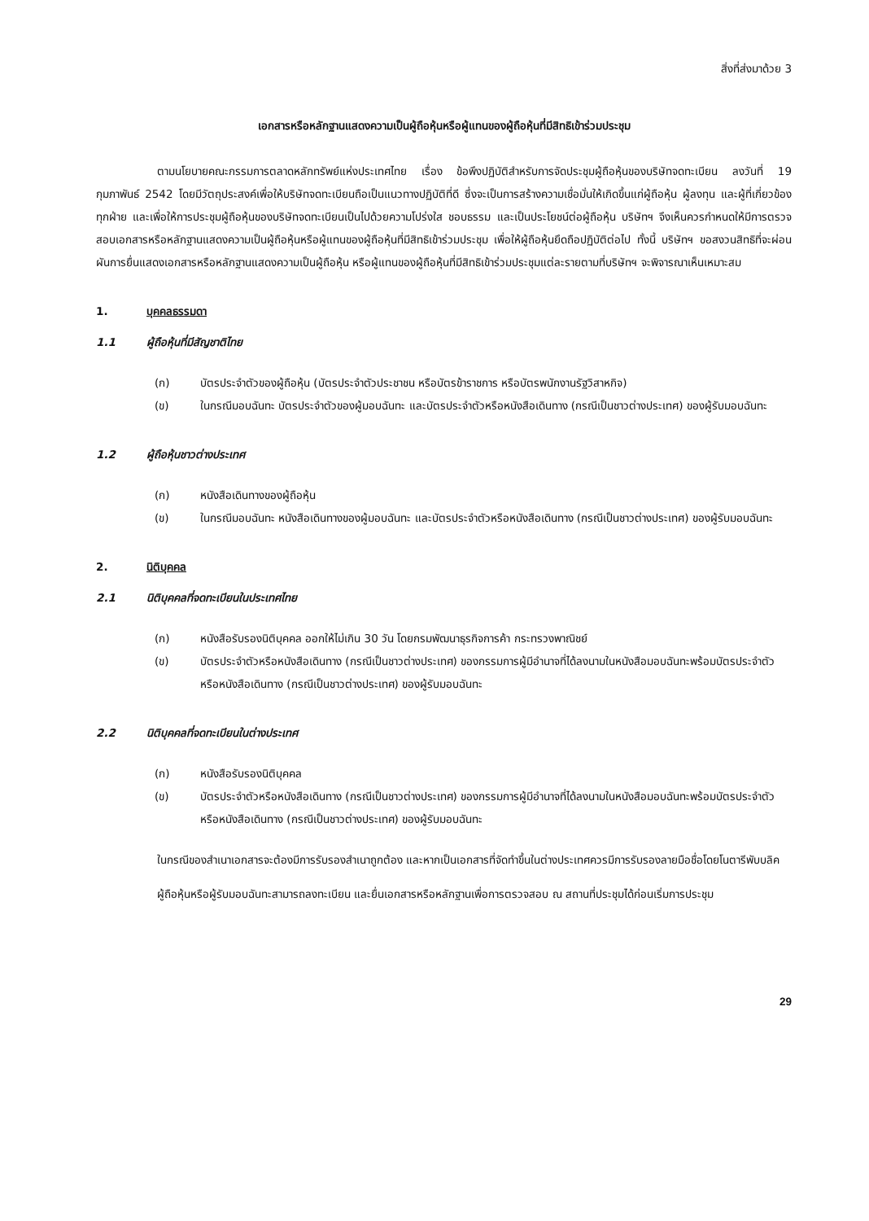สิ่งที่ส่งมาด้วย 3
เอกสารหรือหลักฐานแสดงความเป็นผู้ถือหุ้นหรือผู้แทนของผู้ถือหุ้นที่มีสิทธิเข้าร่วมประชุม
ตามนโยบายคณะกรรมการตลาดหลักทรัพย์แห่งประเทศไทย เรื่อง ข้อพึงปฏิบัติสำหรับการจัดประชุมผู้ถือหุ้นของบริษัทจดทะเบียน ลงวันที่ 19 กุมภาพันธ์ 2542 โดยมีวัตถุประสงค์เพื่อให้บริษัทจดทะเบียนถือเป็นแนวทางปฏิบัติที่ดี ซึ่งจะเป็นการสร้างความเชื่อมั่นให้เกิดขึ้นแก่ผู้ถือหุ้น ผู้ลงทุน และผู้ที่เกี่ยวข้องทุกฝ่าย และเพื่อให้การประชุมผู้ถือหุ้นของบริษัทจดทะเบียนเป็นไปด้วยความโปร่งใส ชอบธรรม และเป็นประโยชน์ต่อผู้ถือหุ้น บริษัทฯ จึงเห็นควรกำหนดให้มีการตรวจสอบเอกสารหรือหลักฐานแสดงความเป็นผู้ถือหุ้นหรือผู้แทนของผู้ถือหุ้นที่มีสิทธิเข้าร่วมประชุม เพื่อให้ผู้ถือหุ้นยึดถือปฏิบัติต่อไป ทั้งนี้ บริษัทฯ ขอสงวนสิทธิที่จะผ่อนผันการยื่นแสดงเอกสารหรือหลักฐานแสดงความเป็นผู้ถือหุ้น หรือผู้แทนของผู้ถือหุ้นที่มีสิทธิเข้าร่วมประชุมแต่ละรายตามที่บริษัทฯ จะพิจารณาเห็นเหมาะสม
1. บุคคลธรรมดา
1.1 ผู้ถือหุ้นที่มีสัญชาติไทย
(ก) บัตรประจำตัวของผู้ถือหุ้น (บัตรประจำตัวประชาชน หรือบัตรข้าราชการ หรือบัตรพนักงานรัฐวิสาหกิจ)
(ข) ในกรณีมอบฉันทะ บัตรประจำตัวของผู้มอบฉันทะ และบัตรประจำตัวหรือหนังสือเดินทาง (กรณีเป็นชาวต่างประเทศ) ของผู้รับมอบฉันทะ
1.2 ผู้ถือหุ้นชาวต่างประเทศ
(ก) หนังสือเดินทางของผู้ถือหุ้น
(ข) ในกรณีมอบฉันทะ หนังสือเดินทางของผู้มอบฉันทะ และบัตรประจำตัวหรือหนังสือเดินทาง (กรณีเป็นชาวต่างประเทศ) ของผู้รับมอบฉันทะ
2. นิติบุคคล
2.1 นิติบุคคลที่จดทะเบียนในประเทศไทย
(ก) หนังสือรับรองนิติบุคคล ออกให้ไม่เกิน 30 วัน โดยกรมพัฒนาธุรกิจการค้า กระทรวงพาณิชย์
(ข) บัตรประจำตัวหรือหนังสือเดินทาง (กรณีเป็นชาวต่างประเทศ) ของกรรมการผู้มีอำนาจที่ได้ลงนามในหนังสือมอบฉันทะพร้อมบัตรประจำตัวหรือหนังสือเดินทาง (กรณีเป็นชาวต่างประเทศ) ของผู้รับมอบฉันทะ
2.2 นิติบุคคลที่จดทะเบียนในต่างประเทศ
(ก) หนังสือรับรองนิติบุคคล
(ข) บัตรประจำตัวหรือหนังสือเดินทาง (กรณีเป็นชาวต่างประเทศ) ของกรรมการผู้มีอำนาจที่ได้ลงนามในหนังสือมอบฉันทะพร้อมบัตรประจำตัวหรือหนังสือเดินทาง (กรณีเป็นชาวต่างประเทศ) ของผู้รับมอบฉันทะ
ในกรณีของสำเนาเอกสารจะต้องมีการรับรองสำเนาถูกต้อง และหากเป็นเอกสารที่จัดทำขึ้นในต่างประเทศควรมีการรับรองลายมือชื่อโดยโนตารีพับบลิค
ผู้ถือหุ้นหรือผู้รับมอบฉันทะสามารถลงทะเบียน และยื่นเอกสารหรือหลักฐานเพื่อการตรวจสอบ ณ สถานที่ประชุมได้ก่อนเริ่มการประชุม
29